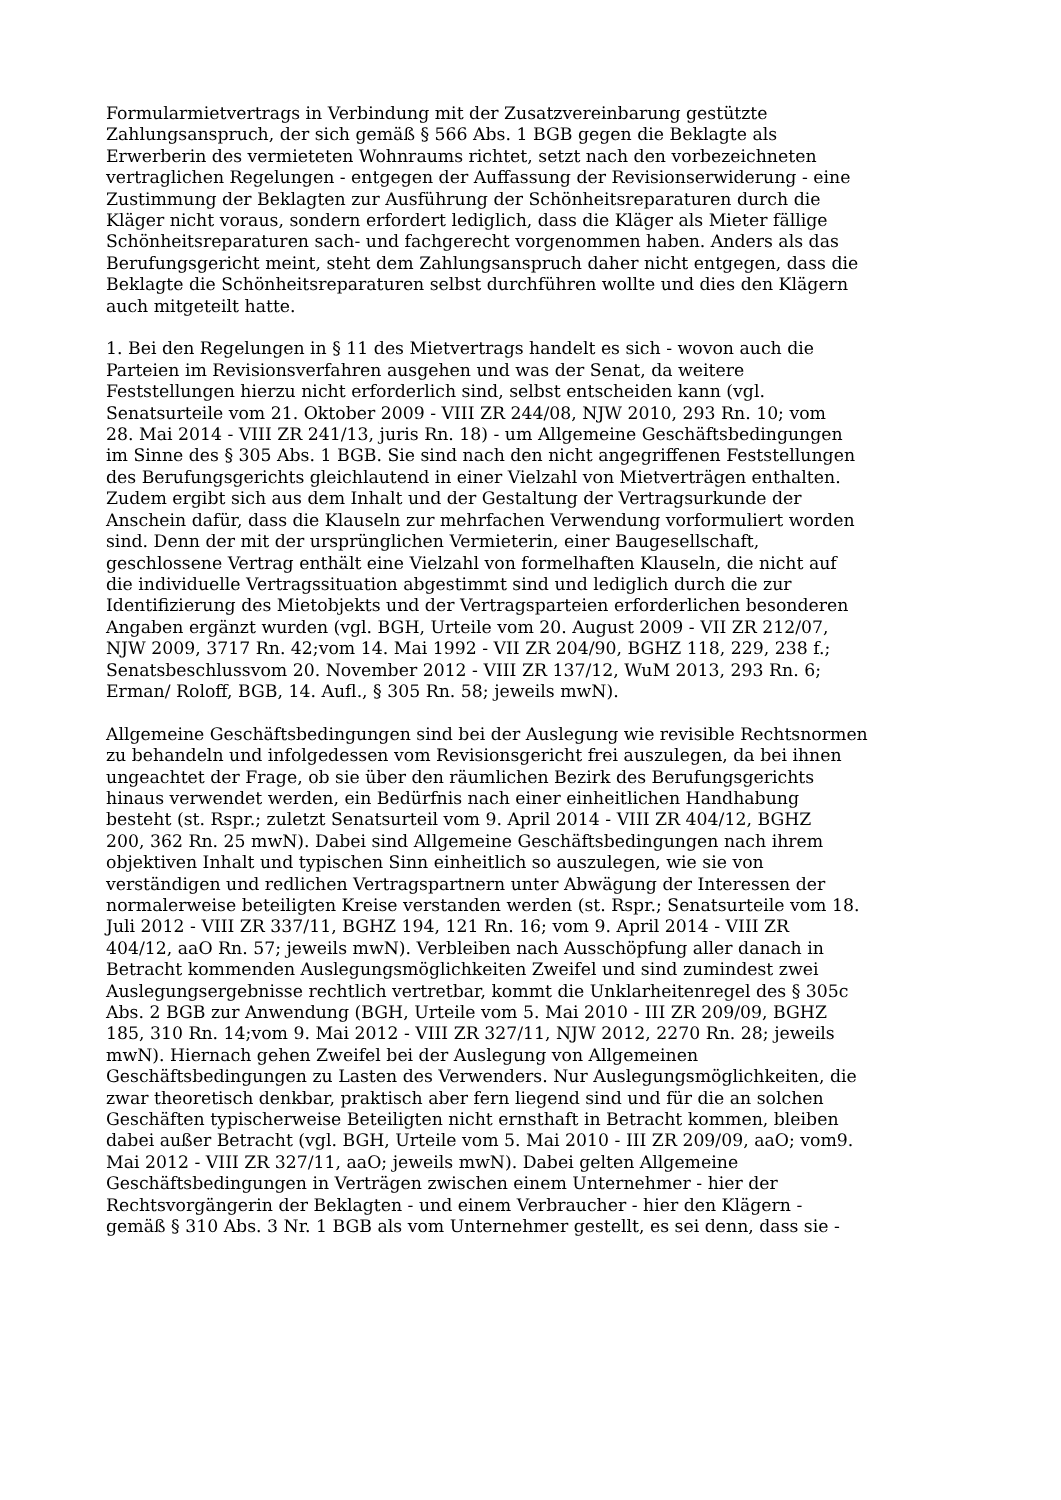Formularmietvertrags in Verbindung mit der Zusatzvereinbarung gestützte Zahlungsanspruch, der sich gemäß § 566 Abs. 1 BGB gegen die Beklagte als Erwerberin des vermieteten Wohnraums richtet, setzt nach den vorbezeichneten vertraglichen Regelungen - entgegen der Auffassung der Revisionserwiderung - eine Zustimmung der Beklagten zur Ausführung der Schönheitsreparaturen durch die Kläger nicht voraus, sondern erfordert lediglich, dass die Kläger als Mieter fällige Schönheitsreparaturen sach- und fachgerecht vorgenommen haben. Anders als das Berufungsgericht meint, steht dem Zahlungsanspruch daher nicht entgegen, dass die Beklagte die Schönheitsreparaturen selbst durchführen wollte und dies den Klägern auch mitgeteilt hatte.
1. Bei den Regelungen in § 11 des Mietvertrags handelt es sich - wovon auch die Parteien im Revisionsverfahren ausgehen und was der Senat, da weitere Feststellungen hierzu nicht erforderlich sind, selbst entscheiden kann (vgl. Senatsurteile vom 21. Oktober 2009 - VIII ZR 244/08, NJW 2010, 293 Rn. 10; vom 28. Mai 2014 - VIII ZR 241/13, juris Rn. 18) - um Allgemeine Geschäftsbedingungen im Sinne des § 305 Abs. 1 BGB. Sie sind nach den nicht angegriffenen Feststellungen des Berufungsgerichts gleichlautend in einer Vielzahl von Mietverträgen enthalten. Zudem ergibt sich aus dem Inhalt und der Gestaltung der Vertragsurkunde der Anschein dafür, dass die Klauseln zur mehrfachen Verwendung vorformuliert worden sind. Denn der mit der ursprünglichen Vermieterin, einer Baugesellschaft, geschlossene Vertrag enthält eine Vielzahl von formelhaften Klauseln, die nicht auf die individuelle Vertragssituation abgestimmt sind und lediglich durch die zur Identifizierung des Mietobjekts und der Vertragsparteien erforderlichen besonderen Angaben ergänzt wurden (vgl. BGH, Urteile vom 20. August 2009 - VII ZR 212/07, NJW 2009, 3717 Rn. 42;vom 14. Mai 1992 - VII ZR 204/90, BGHZ 118, 229, 238 f.; Senatsbeschlussvom 20. November 2012 - VIII ZR 137/12, WuM 2013, 293 Rn. 6; Erman/ Roloff, BGB, 14. Aufl., § 305 Rn. 58; jeweils mwN).
Allgemeine Geschäftsbedingungen sind bei der Auslegung wie revisible Rechtsnormen zu behandeln und infolgedessen vom Revisionsgericht frei auszulegen, da bei ihnen ungeachtet der Frage, ob sie über den räumlichen Bezirk des Berufungsgerichts hinaus verwendet werden, ein Bedürfnis nach einer einheitlichen Handhabung besteht (st. Rspr.; zuletzt Senatsurteil vom 9. April 2014 - VIII ZR 404/12, BGHZ 200, 362 Rn. 25 mwN). Dabei sind Allgemeine Geschäftsbedingungen nach ihrem objektiven Inhalt und typischen Sinn einheitlich so auszulegen, wie sie von verständigen und redlichen Vertragspartnern unter Abwägung der Interessen der normalerweise beteiligten Kreise verstanden werden (st. Rspr.; Senatsurteile vom 18. Juli 2012 - VIII ZR 337/11, BGHZ 194, 121 Rn. 16; vom 9. April 2014 - VIII ZR 404/12, aaO Rn. 57; jeweils mwN). Verbleiben nach Ausschöpfung aller danach in Betracht kommenden Auslegungsmöglichkeiten Zweifel und sind zumindest zwei Auslegungsergebnisse rechtlich vertretbar, kommt die Unklarheitenregel des § 305c Abs. 2 BGB zur Anwendung (BGH, Urteile vom 5. Mai 2010 - III ZR 209/09, BGHZ 185, 310 Rn. 14;vom 9. Mai 2012 - VIII ZR 327/11, NJW 2012, 2270 Rn. 28; jeweils mwN). Hiernach gehen Zweifel bei der Auslegung von Allgemeinen Geschäftsbedingungen zu Lasten des Verwenders. Nur Auslegungsmöglichkeiten, die zwar theoretisch denkbar, praktisch aber fern liegend sind und für die an solchen Geschäften typischerweise Beteiligten nicht ernsthaft in Betracht kommen, bleiben dabei außer Betracht (vgl. BGH, Urteile vom 5. Mai 2010 - III ZR 209/09, aaO; vom9. Mai 2012 - VIII ZR 327/11, aaO; jeweils mwN). Dabei gelten Allgemeine Geschäftsbedingungen in Verträgen zwischen einem Unternehmer - hier der Rechtsvorgängerin der Beklagten - und einem Verbraucher - hier den Klägern - gemäß § 310 Abs. 3 Nr. 1 BGB als vom Unternehmer gestellt, es sei denn, dass sie -